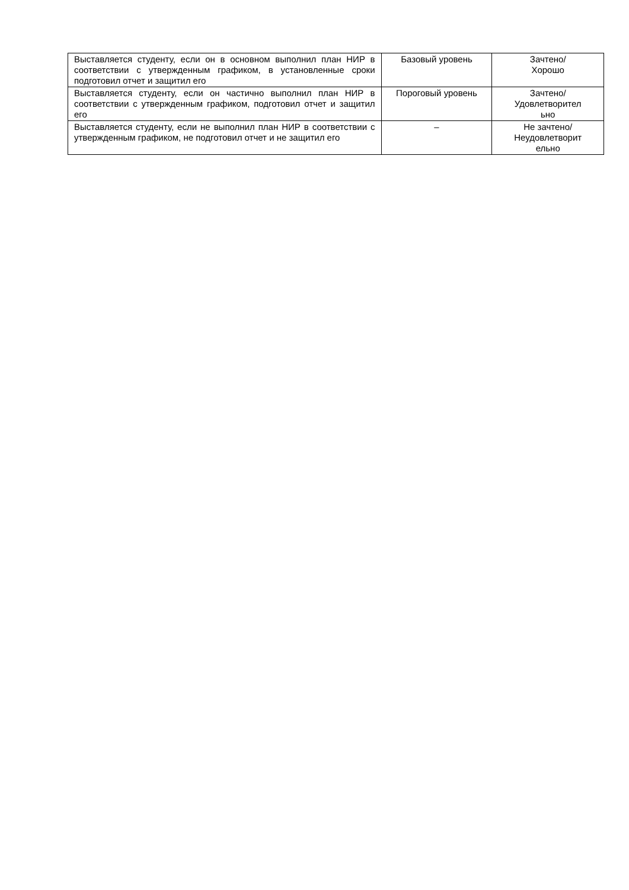| Выставляется студенту, если он в основном выполнил план НИР в соответствии с утвержденным графиком, в установленные сроки подготовил отчет и защитил его | Базовый уровень | Зачтено/ Хорошо |
| Выставляется студенту, если он частично выполнил план НИР в соответствии с утвержденным графиком, подготовил отчет и защитил его | Пороговый уровень | Зачтено/ Удовлетворител ьно |
| Выставляется студенту, если не выполнил план НИР в соответствии с утвержденным графиком, не подготовил отчет и не защитил его | – | Не зачтено/ Неудовлетворит ельно |